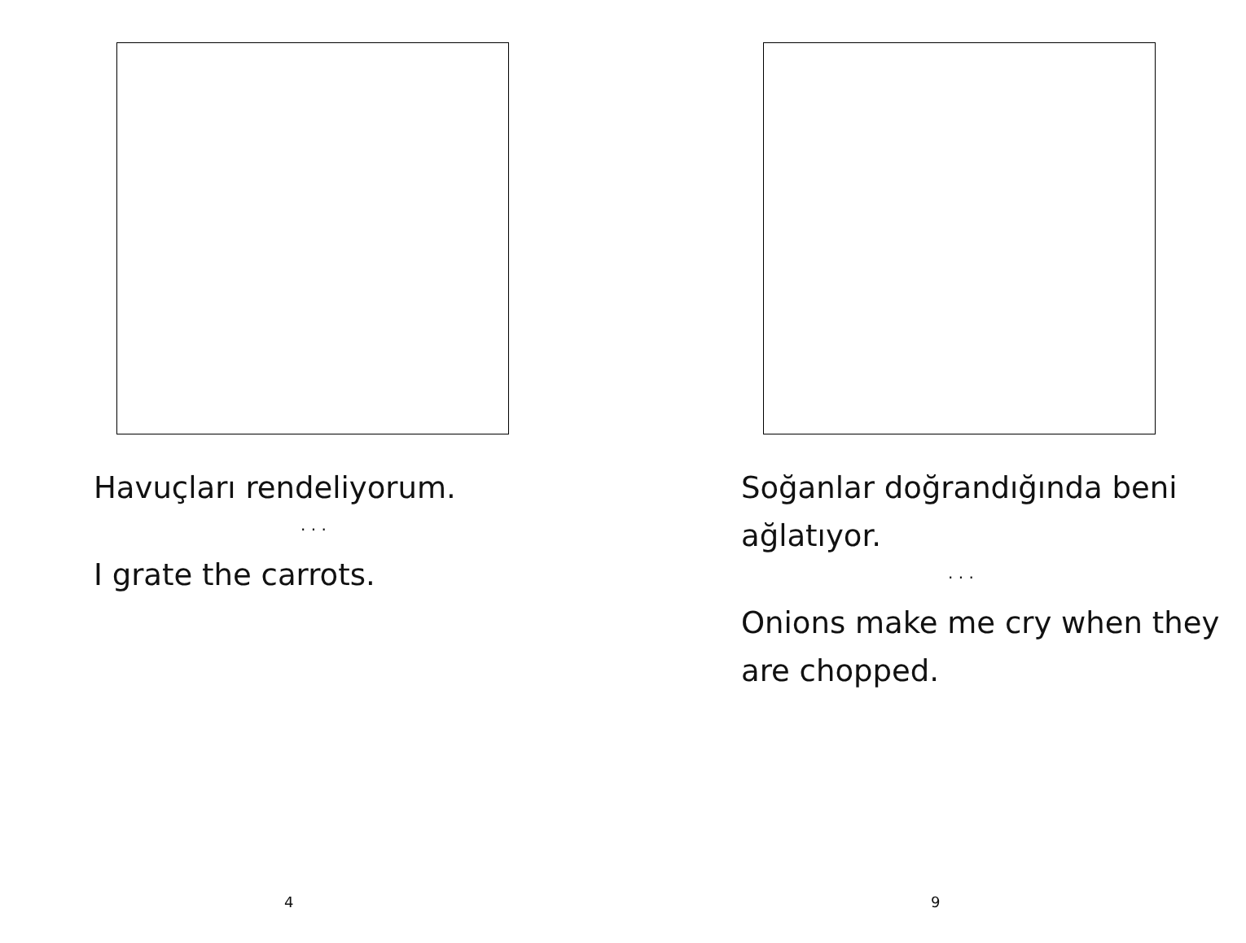Havuçları rendeliyorum.
. . .
I grate the carrots.
4
Soğanlar doğrandığında beni ağlatıyor.
. . .
Onions make me cry when they are chopped.
9